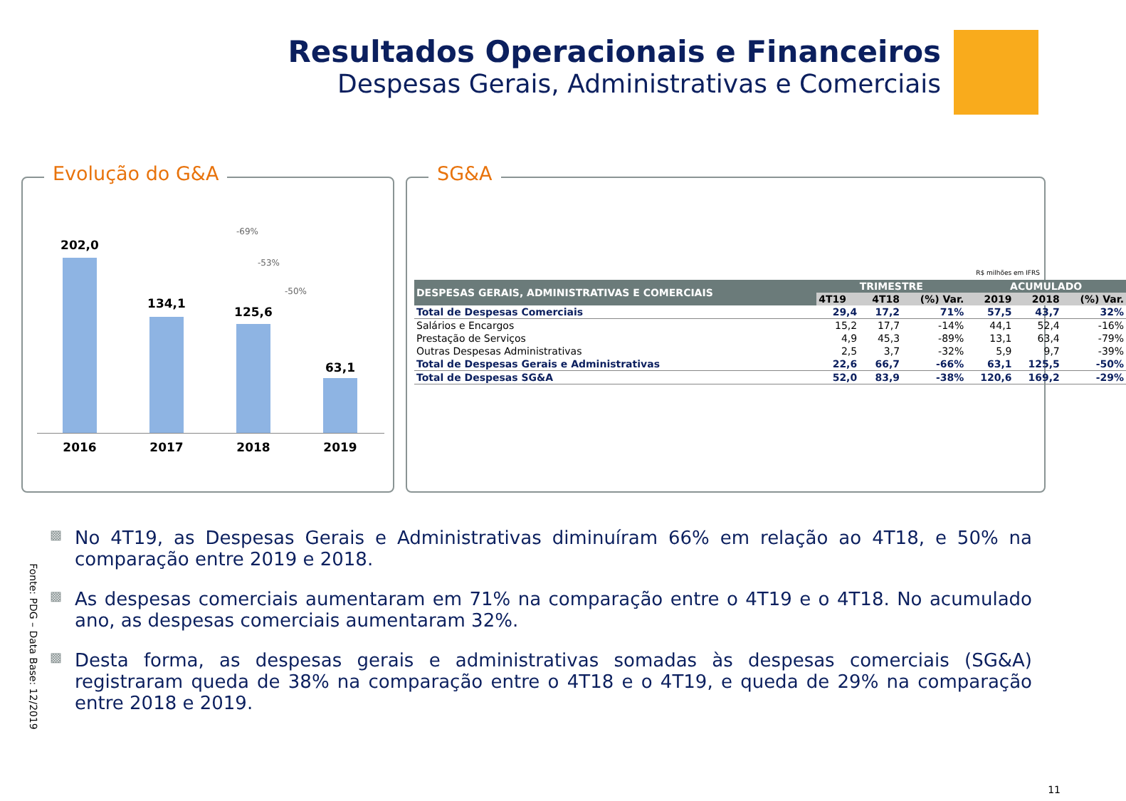Resultados Operacionais e Financeiros
Despesas Gerais, Administrativas e Comerciais
Evolução do G&A
-69%
-53%
-50%
202,0
134,1
125,6
63,1
2016 2017 2018 2019
SG&A
R$ milhões em IFRS
| DESPESAS GERAIS, ADMINISTRATIVAS E COMERCIAIS | TRIMESTRE | | | ACUMULADO | | |
| --- | --- | --- | --- | --- | --- | --- |
| | 4T19 | 4T18 | (%) Var. | 2019 | 2018 | (%) Var. |
| Total de Despesas Comerciais | 29,4 | 17,2 | 71% | 57,5 | 43,7 | 32% |
| Salários e Encargos | 15,2 | 17,7 | -14% | 44,1 | 52,4 | -16% |
| Prestação de Serviços | 4,9 | 45,3 | -89% | 13,1 | 63,4 | -79% |
| Outras Despesas Administrativas | 2,5 | 3,7 | -32% | 5,9 | 9,7 | -39% |
| Total de Despesas Gerais e Administrativas | 22,6 | 66,7 | -66% | 63,1 | 125,5 | -50% |
| Total de Despesas SG&A | 52,0 | 83,9 | -38% | 120,6 | 169,2 | -29% |
▩ No 4T19, as Despesas Gerais e Administrativas diminuíram 66% em relação ao 4T18, e 50% na comparação entre 2019 e 2018.
▩ As despesas comerciais aumentaram em 71% na comparação entre o 4T19 e o 4T18. No acumulado ano, as despesas comerciais aumentaram 32%.
▩ Desta forma, as despesas gerais e administrativas somadas às despesas comerciais (SG&A) registraram queda de 38% na comparação entre o 4T18 e o 4T19, e queda de 29% na comparação entre 2018 e 2019.
Fonte: PDG – Data Base: 12/2019
11